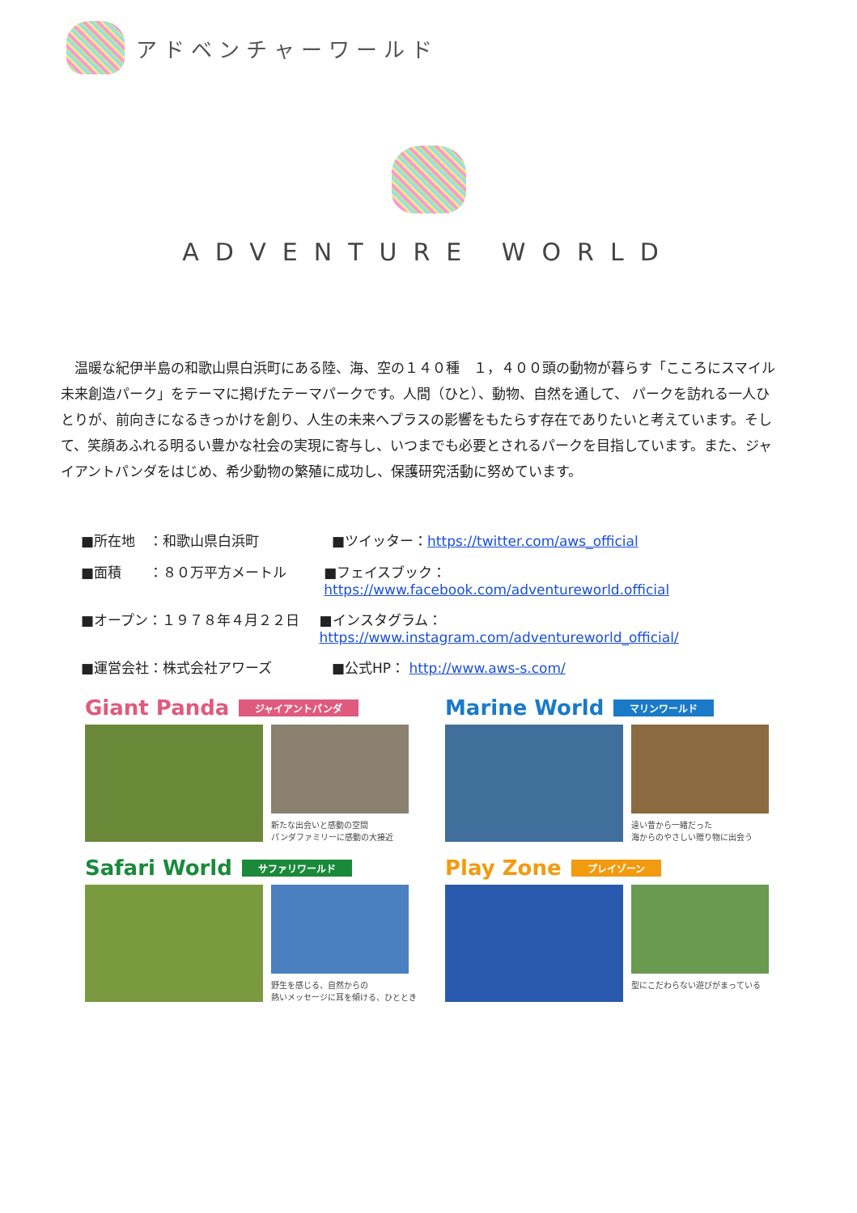アドベンチャーワールド
ADVENTURE WORLD
　温暖な紀伊半島の和歌山県白浜町にある陸、海、空の１４０種　１，４００頭の動物が暮らす「こころにスマイル 未来創造パーク」をテーマに掲げたテーマパークです。人間（ひと）、動物、自然を通して、 パークを訪れる一人ひとりが、前向きになるきっかけを創り、人生の未来へプラスの影響をもたらす存在でありたいと考えています。そして、笑顔あふれる明るい豊かな社会の実現に寄与し、いつまでも必要とされるパークを目指しています。また、ジャイアントパンダをはじめ、希少動物の繁殖に成功し、保護研究活動に努めています。
■所在地　：和歌山県白浜町 ■ツイッター：https://twitter.com/aws_official
■面積　　：８０万平方メートル ■フェイスブック：https://www.facebook.com/adventureworld.official
■オープン：１９７８年４月２２日 ■インスタグラム：https://www.instagram.com/adventureworld_official/
■運営会社：株式会社アワーズ ■公式HP： http://www.aws-s.com/
Giant Panda ジャイアントパンダ
新たな出会いと感動の空間
パンダファミリーに感動の大接近
Marine World マリンワールド
遠い昔から一緒だった
海からのやさしい贈り物に出会う
Safari World サファリワールド
野生を感じる、自然からの
熱いメッセージに耳を傾ける、ひととき
Play Zone プレイゾーン
型にこだわらない遊びがまっている